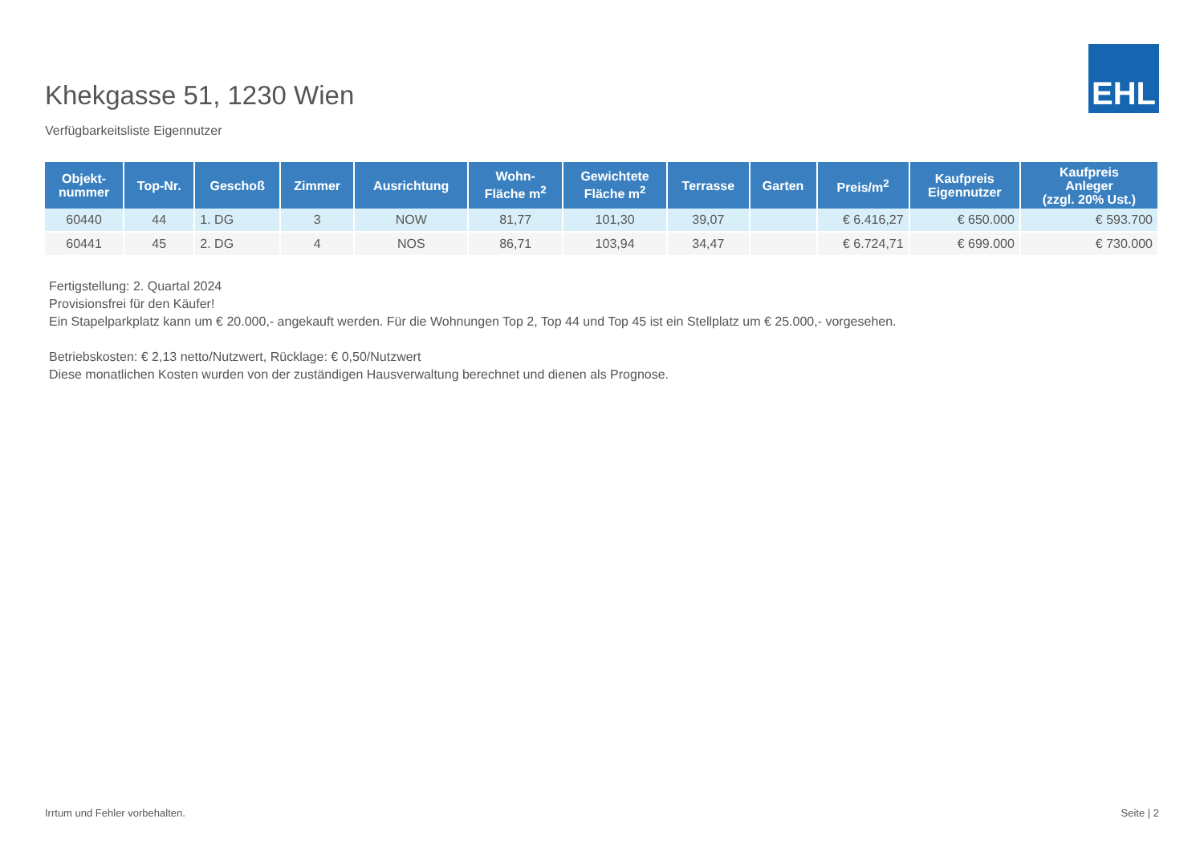Khekgasse 51, 1230 Wien
Verfügbarkeitsliste Eigennutzer
EHL
| Objekt- nummer | Top-Nr. | Geschoß | Zimmer | Ausrichtung | Wohn- Fläche m<sup>2</sup> | Gewichtete Fläche m<sup>2</sup> | Terrasse | Garten | Preis/m<sup>2</sup> | Kaufpreis Eigennutzer | Kaufpreis Anleger (zzgl. 20% Ust.) |
| --- | --- | --- | --- | --- | --- | --- | --- | --- | --- | --- | --- |
| 60440 | 44 | 1. DG | 3 | NOW | 81,77 | 101,30 | 39,07 | | € 6.416,27 | € 650.000 | € 593.700 |
| 60441 | 45 | 2. DG | 4 | NOS | 86,71 | 103,94 | 34,47 | | € 6.724,71 | € 699.000 | € 730.000 |
Fertigstellung: 2. Quartal 2024
Provisionsfrei für den Käufer!
Ein Stapelparkplatz kann um € 20.000,- angekauft werden. Für die Wohnungen Top 2, Top 44 und Top 45 ist ein Stellplatz um € 25.000,- vorgesehen.
Betriebskosten: € 2,13 netto/Nutzwert, Rücklage: € 0,50/Nutzwert
Diese monatlichen Kosten wurden von der zuständigen Hausverwaltung berechnet und dienen als Prognose.
Irrtum und Fehler vorbehalten. Seite | 2